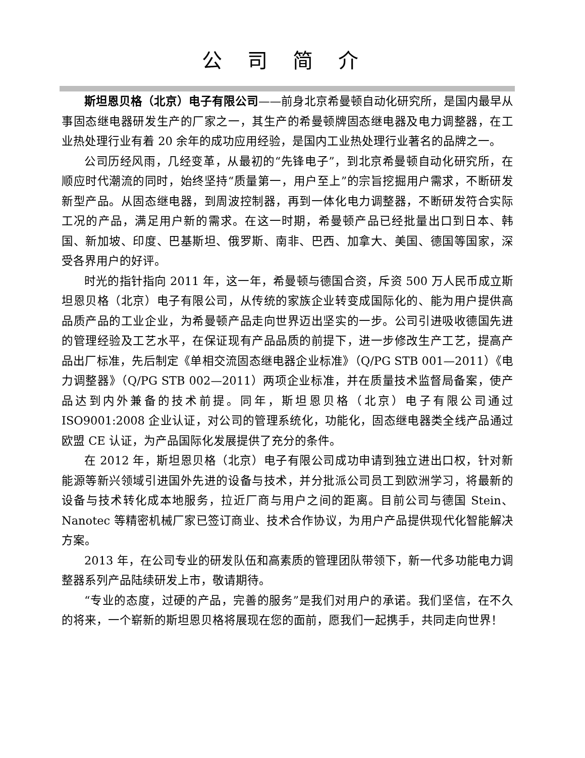公司简介
斯坦恩贝格（北京）电子有限公司——前身北京希曼顿自动化研究所，是国内最早从事固态继电器研发生产的厂家之一，其生产的希曼顿牌固态继电器及电力调整器，在工业热处理行业有着 20 余年的成功应用经验，是国内工业热处理行业著名的品牌之一。
公司历经风雨，几经变革，从最初的“先锋电子”，到北京希曼顿自动化研究所，在顺应时代潮流的同时，始终坚持“质量第一，用户至上”的宗旨挖掘用户需求，不断研发新型产品。从固态继电器，到周波控制器，再到一体化电力调整器，不断研发符合实际工况的产品，满足用户新的需求。在这一时期，希曼顿产品已经批量出口到日本、韩国、新加坡、印度、巴基斯坦、俄罗斯、南非、巴西、加拿大、美国、德国等国家，深受各界用户的好评。
时光的指针指向 2011 年，这一年，希曼顿与德国合资，斥资 500 万人民币成立斯坦恩贝格（北京）电子有限公司，从传统的家族企业转变成国际化的、能为用户提供高品质产品的工业企业，为希曼顿产品走向世界迈出坚实的一步。公司引进吸收德国先进的管理经验及工艺水平，在保证现有产品品质的前提下，进一步修改生产工艺，提高产品出厂标准，先后制定《单相交流固态继电器企业标准》（Q/PG STB 001—2011）《电力调整器》（Q/PG STB 002—2011）两项企业标准，并在质量技术监督局备案，使产品达到内外兼备的技术前提。同年，斯坦恩贝格（北京）电子有限公司通过 ISO9001:2008 企业认证，对公司的管理系统化，功能化，固态继电器类全线产品通过欧盟 CE 认证，为产品国际化发展提供了充分的条件。
在 2012 年，斯坦恩贝格（北京）电子有限公司成功申请到独立进出口权，针对新能源等新兴领域引进国外先进的设备与技术，并分批派公司员工到欧洲学习，将最新的设备与技术转化成本地服务，拉近厂商与用户之间的距离。目前公司与德国 Stein、Nanotec 等精密机械厂家已签订商业、技术合作协议，为用户产品提供现代化智能解决方案。
2013 年，在公司专业的研发队伍和高素质的管理团队带领下，新一代多功能电力调整器系列产品陆续研发上市，敬请期待。
“专业的态度，过硬的产品，完善的服务”是我们对用户的承诺。我们坚信，在不久的将来，一个崭新的斯坦恩贝格将展现在您的面前，愿我们一起携手，共同走向世界！